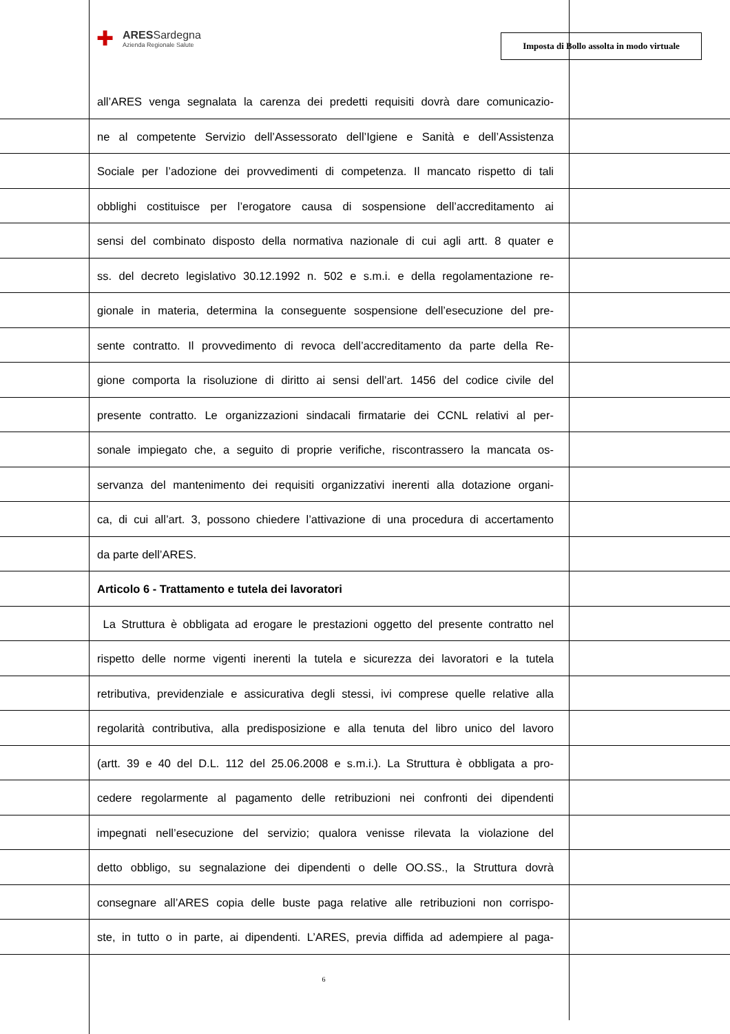✚
ARESSardegna
Azienda Regionale Salute
Imposta di Bollo assolta in modo virtuale
all’ARES venga segnalata la carenza dei predetti requisiti dovrà dare comunicazio-
ne al competente Servizio dell’Assessorato dell’Igiene e Sanità e dell’Assistenza
Sociale per l’adozione dei provvedimenti di competenza. Il mancato rispetto di tali
obblighi costituisce per l’erogatore causa di sospensione dell’accreditamento ai
sensi del combinato disposto della normativa nazionale di cui agli artt. 8 quater e
ss. del decreto legislativo 30.12.1992 n. 502 e s.m.i. e della regolamentazione re-
gionale in materia, determina la conseguente sospensione dell’esecuzione del pre-
sente contratto. Il provvedimento di revoca dell’accreditamento da parte della Re-
gione comporta la risoluzione di diritto ai sensi dell’art. 1456 del codice civile del
presente contratto. Le organizzazioni sindacali firmatarie dei CCNL relativi al per-
sonale impiegato che, a seguito di proprie verifiche, riscontrassero la mancata os-
servanza del mantenimento dei requisiti organizzativi inerenti alla dotazione organi-
ca, di cui all’art. 3, possono chiedere l’attivazione di una procedura di accertamento
da parte dell’ARES.
Articolo 6 - Trattamento e tutela dei lavoratori
La Struttura è obbligata ad erogare le prestazioni oggetto del presente contratto nel
rispetto delle norme vigenti inerenti la tutela e sicurezza dei lavoratori e la tutela
retributiva, previdenziale e assicurativa degli stessi, ivi comprese quelle relative alla
regolarità contributiva, alla predisposizione e alla tenuta del libro unico del lavoro
(artt. 39 e 40 del D.L. 112 del 25.06.2008 e s.m.i.). La Struttura è obbligata a pro-
cedere regolarmente al pagamento delle retribuzioni nei confronti dei dipendenti
impegnati nell’esecuzione del servizio; qualora venisse rilevata la violazione del
detto obbligo, su segnalazione dei dipendenti o delle OO.SS., la Struttura dovrà
consegnare all’ARES copia delle buste paga relative alle retribuzioni non corrispo-
ste, in tutto o in parte, ai dipendenti. L’ARES, previa diffida ad adempiere al paga-
6